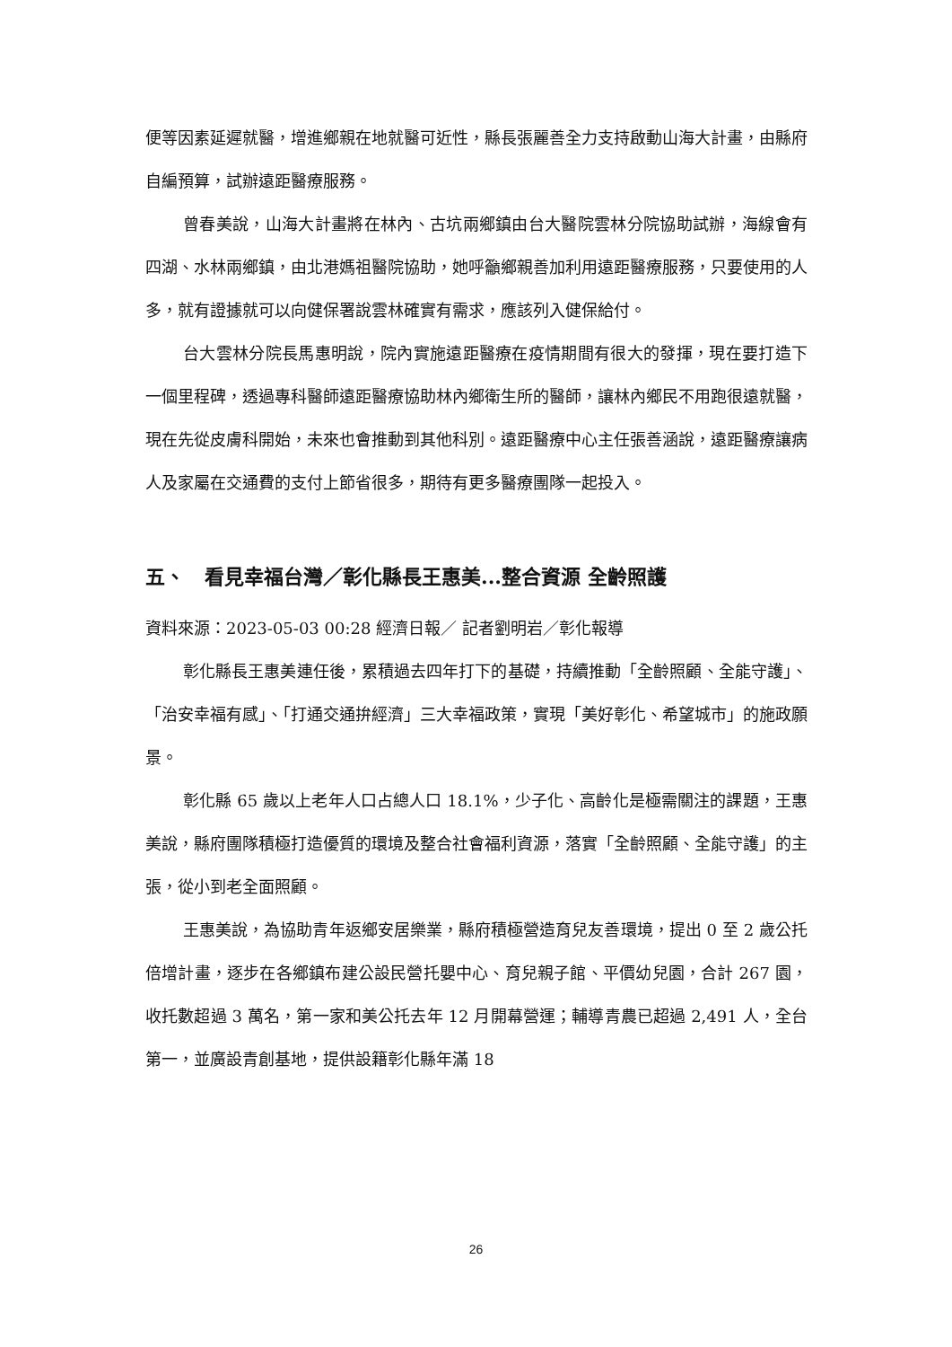便等因素延遲就醫，增進鄉親在地就醫可近性，縣長張麗善全力支持啟動山海大計畫，由縣府自編預算，試辦遠距醫療服務。
曾春美說，山海大計畫將在林內、古坑兩鄉鎮由台大醫院雲林分院協助試辦，海線會有四湖、水林兩鄉鎮，由北港媽祖醫院協助，她呼籲鄉親善加利用遠距醫療服務，只要使用的人多，就有證據就可以向健保署說雲林確實有需求，應該列入健保給付。
台大雲林分院長馬惠明說，院內實施遠距醫療在疫情期間有很大的發揮，現在要打造下一個里程碑，透過專科醫師遠距醫療協助林內鄉衛生所的醫師，讓林內鄉民不用跑很遠就醫，現在先從皮膚科開始，未來也會推動到其他科別。遠距醫療中心主任張善涵說，遠距醫療讓病人及家屬在交通費的支付上節省很多，期待有更多醫療團隊一起投入。
五、　看見幸福台灣／彰化縣長王惠美...整合資源 全齡照護
資料來源：2023-05-03 00:28 經濟日報／ 記者劉明岩／彰化報導
彰化縣長王惠美連任後，累積過去四年打下的基礎，持續推動「全齡照顧、全能守護」、「治安幸福有感」、「打通交通拚經濟」三大幸福政策，實現「美好彰化、希望城市」的施政願景。
彰化縣 65 歲以上老年人口占總人口 18.1%，少子化、高齡化是極需關注的課題，王惠美說，縣府團隊積極打造優質的環境及整合社會福利資源，落實「全齡照顧、全能守護」的主張，從小到老全面照顧。
王惠美說，為協助青年返鄉安居樂業，縣府積極營造育兒友善環境，提出 0 至 2 歲公托倍增計畫，逐步在各鄉鎮布建公設民營托嬰中心、育兒親子館、平價幼兒園，合計 267 園，收托數超過 3 萬名，第一家和美公托去年 12 月開幕營運；輔導青農已超過 2,491 人，全台第一，並廣設青創基地，提供設籍彰化縣年滿 18
26